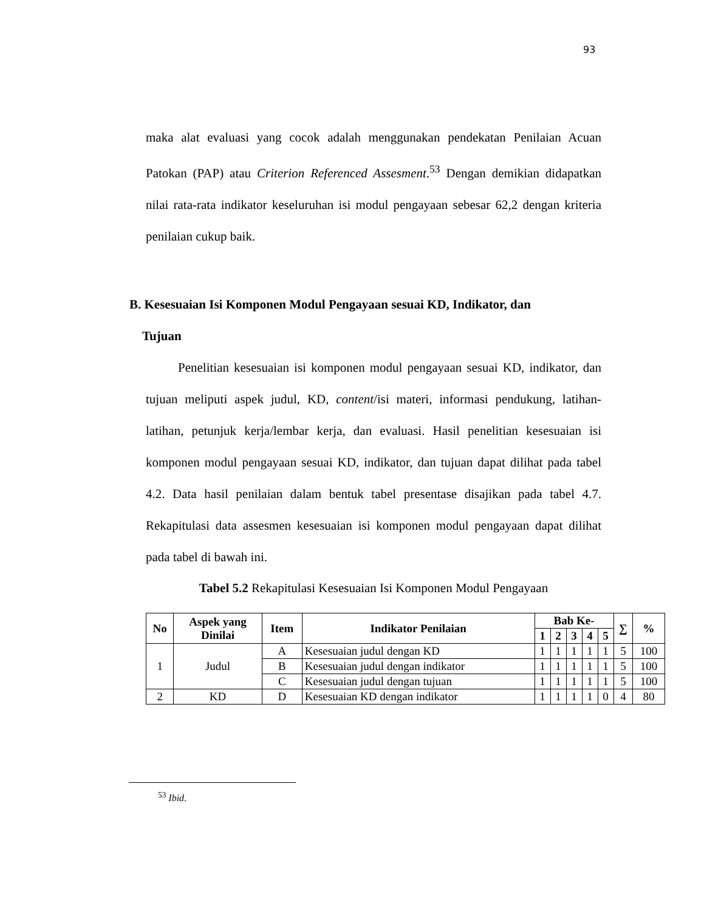93
maka alat evaluasi yang cocok adalah menggunakan pendekatan Penilaian Acuan Patokan (PAP) atau Criterion Referenced Assesment.<sup>53</sup> Dengan demikian didapatkan nilai rata-rata indikator keseluruhan isi modul pengayaan sebesar 62,2 dengan kriteria penilaian cukup baik.
B. Kesesuaian Isi Komponen Modul Pengayaan sesuai KD, Indikator, dan
Tujuan
Penelitian kesesuaian isi komponen modul pengayaan sesuai KD, indikator, dan tujuan meliputi aspek judul, KD, content/isi materi, informasi pendukung, latihan-latihan, petunjuk kerja/lembar kerja, dan evaluasi. Hasil penelitian kesesuaian isi komponen modul pengayaan sesuai KD, indikator, dan tujuan dapat dilihat pada tabel 4.2. Data hasil penilaian dalam bentuk tabel presentase disajikan pada tabel 4.7. Rekapitulasi data assesmen kesesuaian isi komponen modul pengayaan dapat dilihat pada tabel di bawah ini.
Tabel 5.2 Rekapitulasi Kesesuaian Isi Komponen Modul Pengayaan
| No | Aspek yang Dinilai | Item | Indikator Penilaian | Bab Ke- | | | | | ∑ | % |
| --- | --- | --- | --- | --- | --- | --- | --- | --- | --- | --- |
| | | | | 1 | 2 | 3 | 4 | 5 | | |
| 1 | Judul | A | Kesesuaian judul dengan KD | 1 | 1 | 1 | 1 | 1 | 5 | 100 |
| | | B | Kesesuaian judul dengan indikator | 1 | 1 | 1 | 1 | 1 | 5 | 100 |
| | | C | Kesesuaian judul dengan tujuan | 1 | 1 | 1 | 1 | 1 | 5 | 100 |
| 2 | KD | D | Kesesuaian KD dengan indikator | 1 | 1 | 1 | 1 | 0 | 4 | 80 |
<sup>53</sup> Ibid.